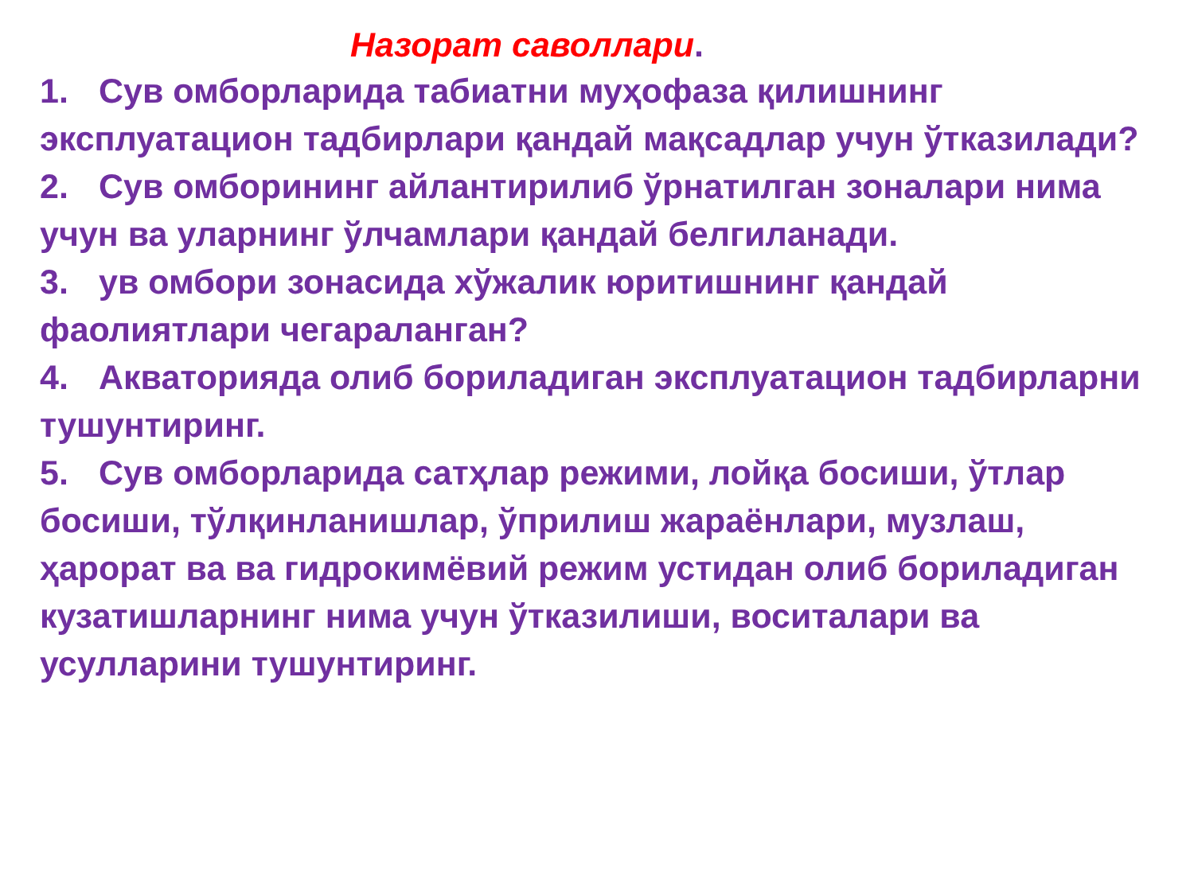Назорат саволлари.
1. Сув омборларида табиатни муҳофаза қилишнинг эксплуатацион тадбирлари қандай мақсадлар учун ўтказилади?
2. Сув омборининг айлантирилиб ўрнатилган зоналари нима учун ва уларнинг ўлчамлари қандай белгиланади.
3. ув омбори зонасида хўжалик юритишнинг қандай фаолиятлари чегараланган?
4. Акваторияда олиб бориладиган эксплуатацион тадбирларни тушунтиринг.
5. Сув омборларида сатҳлар режими, лойқа босиши, ўтлар босиши, тўлқинланишлар, ўприлиш жараёнлари, музлаш, ҳарорат ва ва гидрокимёвий режим устидан олиб бориладиган кузатишларнинг нима учун ўтказилиши, воситалари ва усулларини тушунтиринг.